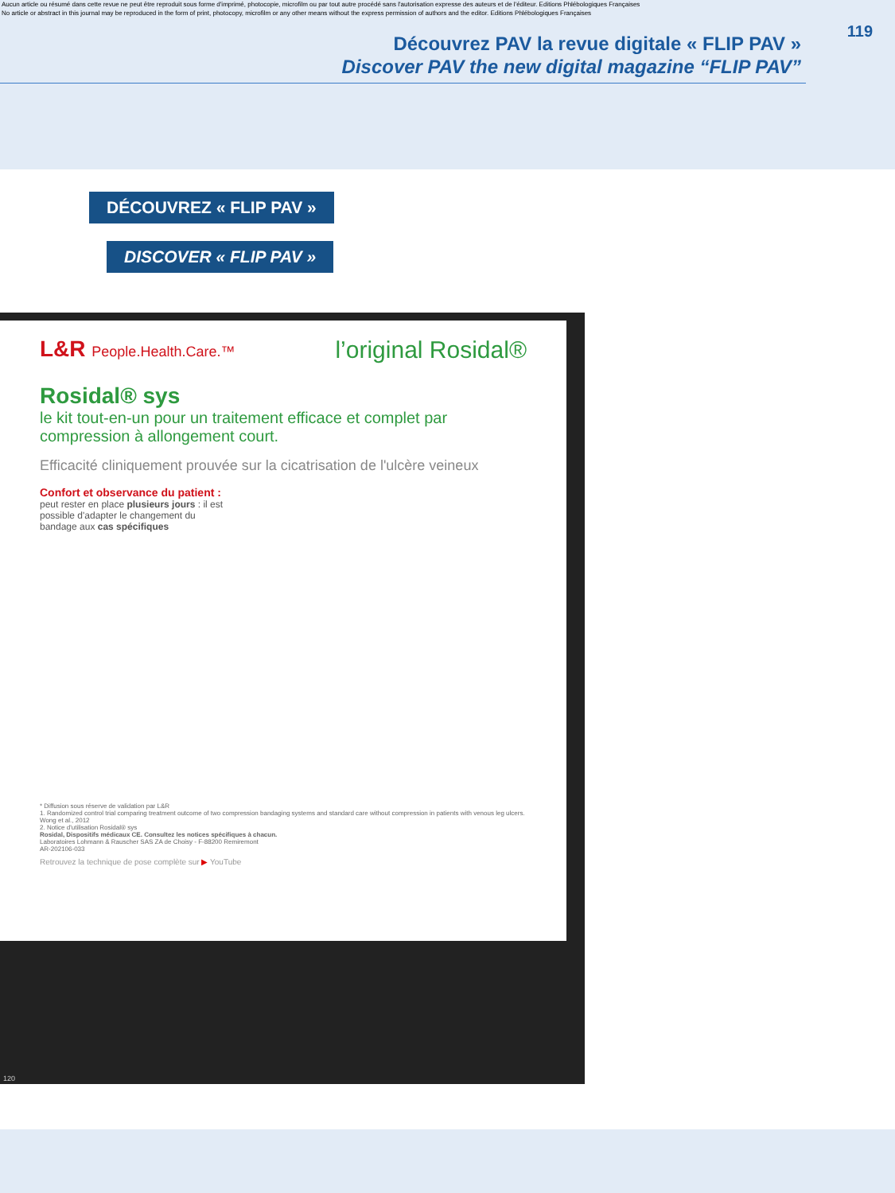Aucun article ou résumé dans cette revue ne peut être reproduit sous forme d'imprimé, photocopie, microfilm ou par tout autre procédé sans l'autorisation expresse des auteurs et de l'éditeur. Editions Phlébologiques Françaises
No article or abstract in this journal may be reproduced in the form of print, photocopy, microfilm or any other means without the express permission of authors and the editor. Editions Phlébologiques Françaises
119
Découvrez PAV la revue digitale « FLIP PAV »
Discover PAV the new digital magazine “FLIP PAV”
DÉCOUVREZ « FLIP PAV »
DISCOVER « FLIP PAV »
L&R People.Health.Care.™
l’original Rosidal®
Rosidal® sys
le kit tout-en-un pour un traitement efficace et complet par compression à allongement court.
Efficacité cliniquement prouvée sur la cicatrisation de l'ulcère veineux
Confort et observance du patient :
peut rester en place plusieurs jours : il est possible d'adapter le changement du bandage aux cas spécifiques
* Diffusion sous réserve de validation par L&R
1. Randomized control trial comparing treatment outcome of two compression bandaging systems and standard care without compression in patients with venous leg ulcers. Wong et al., 2012
2. Notice d'utilisation Rosidal® sys
Rosidal, Dispositifs médicaux CE. Consultez les notices spécifiques à chacun.
Laboratoires Lohmann & Rauscher SAS ZA de Choisy - F-88200 Remiremont
AR-202106-033
Retrouvez la technique de pose complète sur ▶ YouTube
120